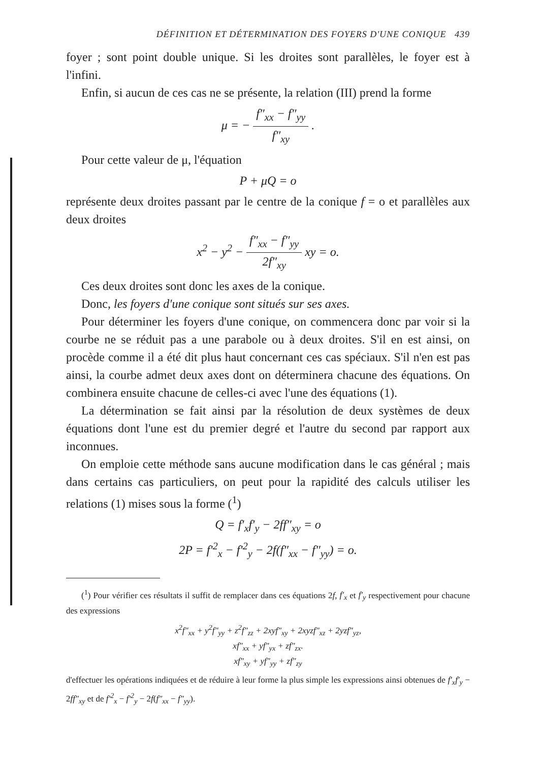DÉFINITION ET DÉTERMINATION DES FOYERS D'UNE CONIQUE 439
foyer ; sont point double unique. Si les droites sont parallèles, le foyer est à l'infini.
Enfin, si aucun de ces cas ne se présente, la relation (III) prend la forme
μ = − f″<sub>xx</sub> − f″<sub>yy</sub> f″<sub>xy</sub> .
Pour cette valeur de μ, l'équation
P + μQ = o
représente deux droites passant par le centre de la conique f = o et parallèles aux deux droites
x<sup>2</sup> − y<sup>2</sup> − f″<sub>xx</sub> − f″<sub>yy</sub> 2f″<sub>xy</sub> xy = o.
Ces deux droites sont donc les axes de la conique.
Donc, les foyers d'une conique sont situés sur ses axes.
Pour déterminer les foyers d'une conique, on commencera donc par voir si la courbe ne se réduit pas a une parabole ou à deux droites. S'il en est ainsi, on procède comme il a été dit plus haut concernant ces cas spéciaux. S'il n'en est pas ainsi, la courbe admet deux axes dont on déterminera chacune des équations. On combinera ensuite chacune de celles-ci avec l'une des équations (1).
La détermination se fait ainsi par la résolution de deux systèmes de deux équations dont l'une est du premier degré et l'autre du second par rapport aux inconnues.
On emploie cette méthode sans aucune modification dans le cas général ; mais dans certains cas particuliers, on peut pour la rapidité des calculs utiliser les relations (1) mises sous la forme (<sup>1</sup>)
Q = f′<sub>x</sub>f′<sub>y</sub> − 2ff″<sub>xy</sub> = o
2P = f′<sup>2</sup><sub>x</sub> − f′<sup>2</sup><sub>y</sub> − 2f(f″<sub>xx</sub> − f″<sub>yy</sub>) = o.
(<sup>1</sup>) Pour vérifier ces résultats il suffit de remplacer dans ces équations 2f, f′<sub>x</sub> et f′<sub>y</sub> respectivement pour chacune des expressions
x<sup>2</sup>f″<sub>xx</sub> + y<sup>2</sup>f″<sub>yy</sub> + z<sup>2</sup>f″<sub>zz</sub> + 2xyf″<sub>xy</sub> + 2xyzf″<sub>xz</sub> + 2yzf″<sub>yz</sub>,
xf″<sub>xx</sub> + yf″<sub>yx</sub> + zf″<sub>zx</sub>.
xf″<sub>xy</sub> + yf″<sub>yy</sub> + zf″<sub>zy</sub>
d'effectuer les opérations indiquées et de réduire à leur forme la plus simple les expressions ainsi obtenues de f′<sub>x</sub>f′<sub>y</sub> − 2ff″<sub>xy</sub> et de f′<sup>2</sup><sub>x</sub> − f′<sup>2</sup><sub>y</sub> − 2f(f″<sub>xx</sub> − f″<sub>yy</sub>).